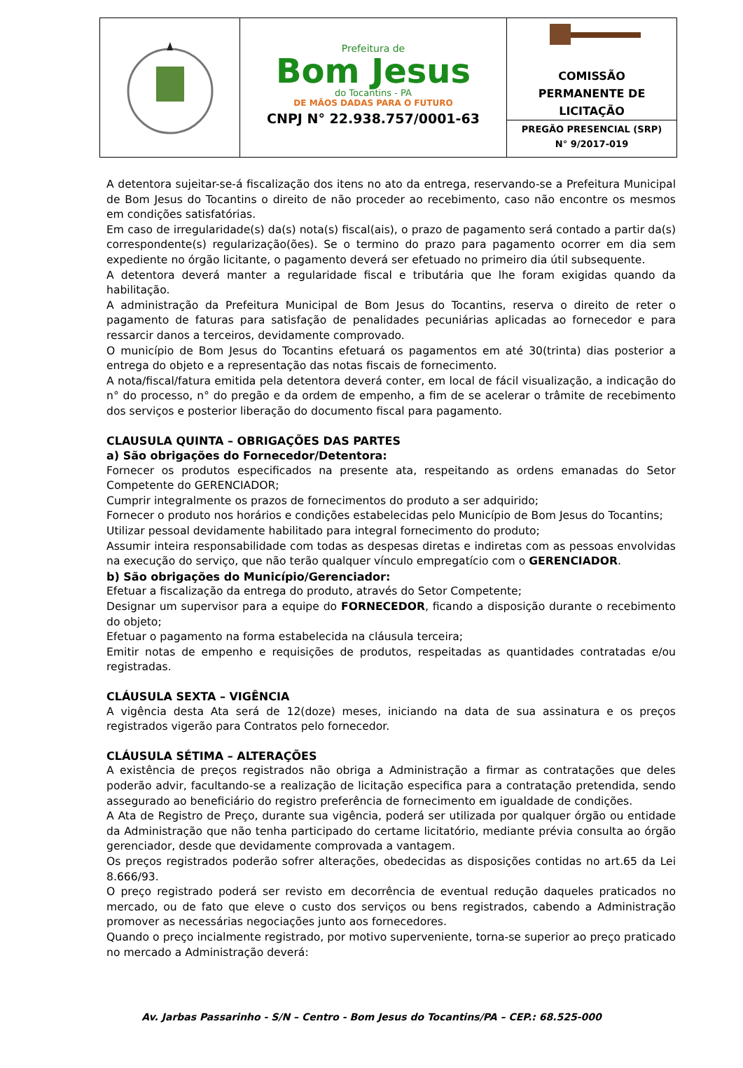Prefeitura de
Bom Jesus
do Tocantins - PA
DE MÃOS DADAS PARA O FUTURO
CNPJ N° 22.938.757/0001-63
COMISSÃO
PERMANENTE DE
LICITAÇÃO
PREGÃO PRESENCIAL (SRP)
N° 9/2017-019
A detentora sujeitar-se-á fiscalização dos itens no ato da entrega, reservando-se a Prefeitura Municipal de Bom Jesus do Tocantins o direito de não proceder ao recebimento, caso não encontre os mesmos em condições satisfatórias.
Em caso de irregularidade(s) da(s) nota(s) fiscal(ais), o prazo de pagamento será contado a partir da(s) correspondente(s) regularização(ões). Se o termino do prazo para pagamento ocorrer em dia sem expediente no órgão licitante, o pagamento deverá ser efetuado no primeiro dia útil subsequente.
A detentora deverá manter a regularidade fiscal e tributária que lhe foram exigidas quando da habilitação.
A administração da Prefeitura Municipal de Bom Jesus do Tocantins, reserva o direito de reter o pagamento de faturas para satisfação de penalidades pecuniárias aplicadas ao fornecedor e para ressarcir danos a terceiros, devidamente comprovado.
O município de Bom Jesus do Tocantins efetuará os pagamentos em até 30(trinta) dias posterior a entrega do objeto e a representação das notas fiscais de fornecimento.
A nota/fiscal/fatura emitida pela detentora deverá conter, em local de fácil visualização, a indicação do n° do processo, n° do pregão e da ordem de empenho, a fim de se acelerar o trâmite de recebimento dos serviços e posterior liberação do documento fiscal para pagamento.
CLAUSULA QUINTA – OBRIGAÇÕES DAS PARTES
a) São obrigações do Fornecedor/Detentora:
Fornecer os produtos especificados na presente ata, respeitando as ordens emanadas do Setor Competente do GERENCIADOR;
Cumprir integralmente os prazos de fornecimentos do produto a ser adquirido;
Fornecer o produto nos horários e condições estabelecidas pelo Município de Bom Jesus do Tocantins;
Utilizar pessoal devidamente habilitado para integral fornecimento do produto;
Assumir inteira responsabilidade com todas as despesas diretas e indiretas com as pessoas envolvidas na execução do serviço, que não terão qualquer vínculo empregatício com o GERENCIADOR.
b) São obrigações do Município/Gerenciador:
Efetuar a fiscalização da entrega do produto, através do Setor Competente;
Designar um supervisor para a equipe do FORNECEDOR, ficando a disposição durante o recebimento do objeto;
Efetuar o pagamento na forma estabelecida na cláusula terceira;
Emitir notas de empenho e requisições de produtos, respeitadas as quantidades contratadas e/ou registradas.
CLÁUSULA SEXTA – VIGÊNCIA
A vigência desta Ata será de 12(doze) meses, iniciando na data de sua assinatura e os preços registrados vigerão para Contratos pelo fornecedor.
CLÁUSULA SÉTIMA – ALTERAÇÕES
A existência de preços registrados não obriga a Administração a firmar as contratações que deles poderão advir, facultando-se a realização de licitação especifica para a contratação pretendida, sendo assegurado ao beneficiário do registro preferência de fornecimento em igualdade de condições.
A Ata de Registro de Preço, durante sua vigência, poderá ser utilizada por qualquer órgão ou entidade da Administração que não tenha participado do certame licitatório, mediante prévia consulta ao órgão gerenciador, desde que devidamente comprovada a vantagem.
Os preços registrados poderão sofrer alterações, obedecidas as disposições contidas no art.65 da Lei 8.666/93.
O preço registrado poderá ser revisto em decorrência de eventual redução daqueles praticados no mercado, ou de fato que eleve o custo dos serviços ou bens registrados, cabendo a Administração promover as necessárias negociações junto aos fornecedores.
Quando o preço incialmente registrado, por motivo superveniente, torna-se superior ao preço praticado no mercado a Administração deverá:
Av. Jarbas Passarinho - S/N – Centro - Bom Jesus do Tocantins/PA – CEP.: 68.525-000